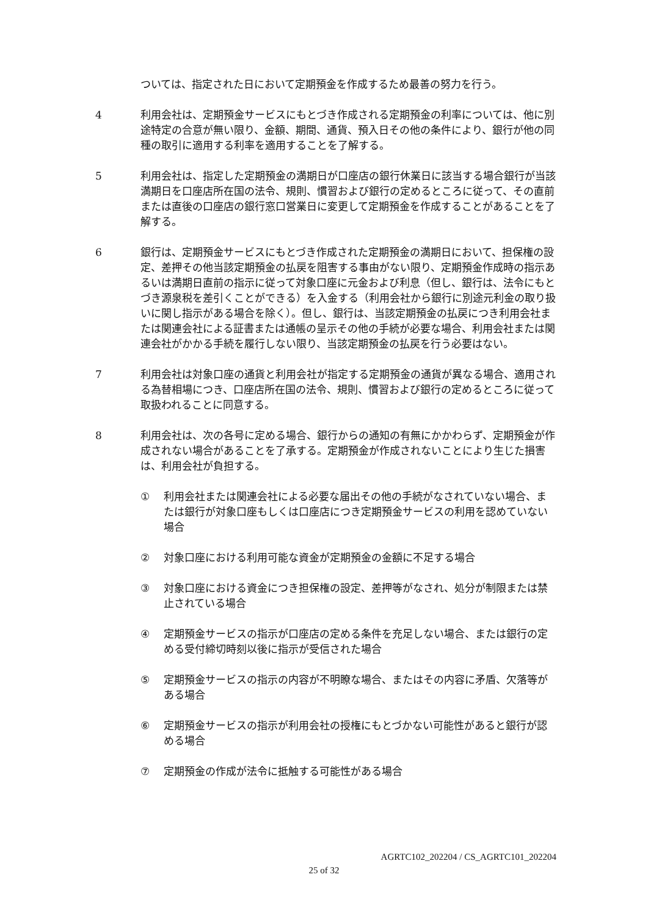ついては、指定された日において定期預金を作成するため最善の努力を行う。
4 利用会社は、定期預金サービスにもとづき作成される定期預金の利率については、他に別途特定の合意が無い限り、金額、期間、通貨、預入日その他の条件により、銀行が他の同種の取引に適用する利率を適用することを了解する。
5 利用会社は、指定した定期預金の満期日が口座店の銀行休業日に該当する場合銀行が当該満期日を口座店所在国の法令、規則、慣習および銀行の定めるところに従って、その直前または直後の口座店の銀行窓口営業日に変更して定期預金を作成することがあることを了解する。
6 銀行は、定期預金サービスにもとづき作成された定期預金の満期日において、担保権の設定、差押その他当該定期預金の払戻を阻害する事由がない限り、定期預金作成時の指示あるいは満期日直前の指示に従って対象口座に元金および利息（但し、銀行は、法令にもとづき源泉税を差引くことができる）を入金する（利用会社から銀行に別途元利金の取り扱いに関し指示がある場合を除く）。但し、銀行は、当該定期預金の払戻につき利用会社または関連会社による証書または通帳の呈示その他の手続が必要な場合、利用会社または関連会社がかかる手続を履行しない限り、当該定期預金の払戻を行う必要はない。
7 利用会社は対象口座の通貨と利用会社が指定する定期預金の通貨が異なる場合、適用される為替相場につき、口座店所在国の法令、規則、慣習および銀行の定めるところに従って取扱われることに同意する。
8 利用会社は、次の各号に定める場合、銀行からの通知の有無にかかわらず、定期預金が作成されない場合があることを了承する。定期預金が作成されないことにより生じた損害は、利用会社が負担する。
① 利用会社または関連会社による必要な届出その他の手続がなされていない場合、または銀行が対象口座もしくは口座店につき定期預金サービスの利用を認めていない場合
② 対象口座における利用可能な資金が定期預金の金額に不足する場合
③ 対象口座における資金につき担保権の設定、差押等がなされ、処分が制限または禁止されている場合
④ 定期預金サービスの指示が口座店の定める条件を充足しない場合、または銀行の定める受付締切時刻以後に指示が受信された場合
⑤ 定期預金サービスの指示の内容が不明瞭な場合、またはその内容に矛盾、欠落等がある場合
⑥ 定期預金サービスの指示が利用会社の授権にもとづかない可能性があると銀行が認める場合
⑦ 定期預金の作成が法令に抵触する可能性がある場合
AGRTC102_202204 / CS_AGRTC101_202204
25 of 32